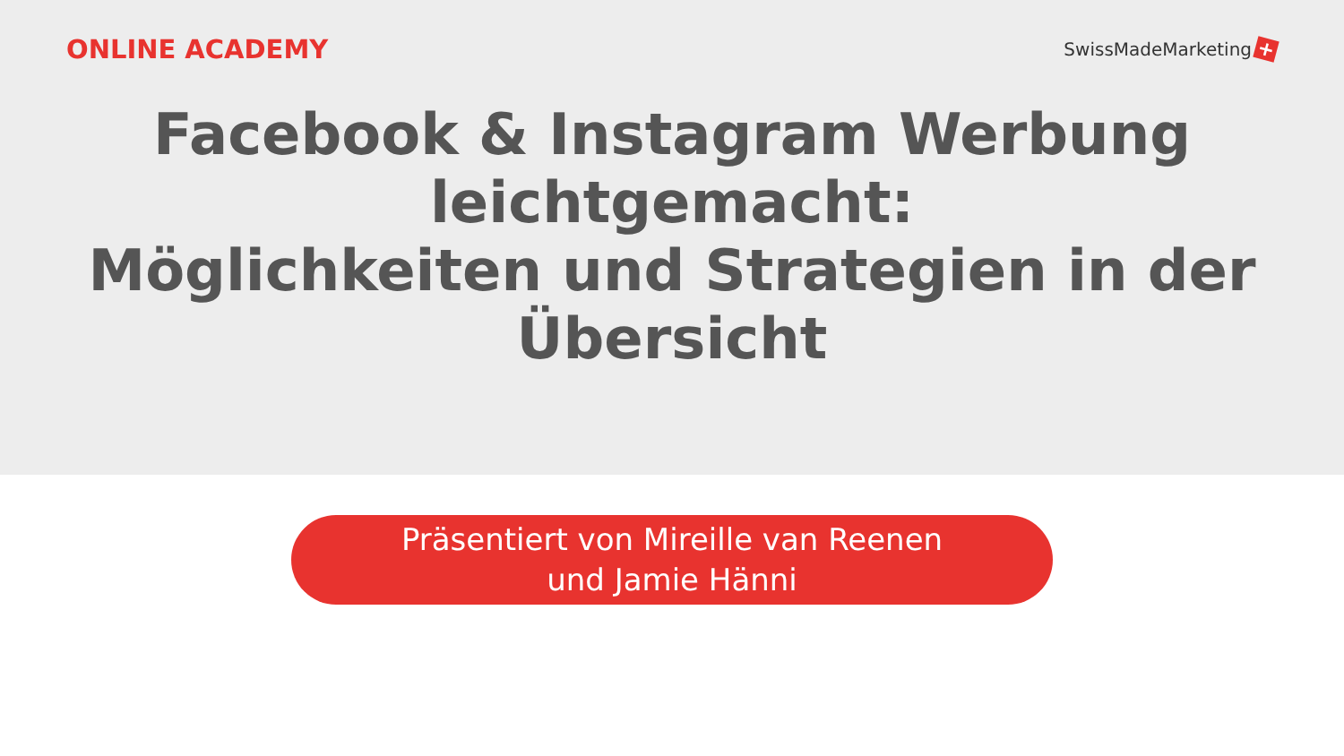ONLINE ACADEMY
SwissMadeMarketing +
Facebook & Instagram Werbung leichtgemacht:
Möglichkeiten und Strategien in der Übersicht
Präsentiert von Mireille van Reenen
und Jamie Hänni